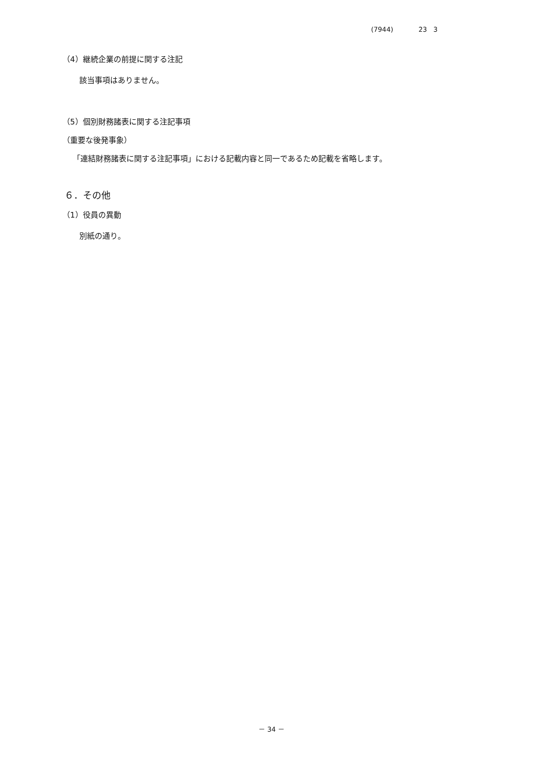(7944) 23 3
（4）継続企業の前提に関する注記
該当事項はありません。
（5）個別財務諸表に関する注記事項
（重要な後発事象）
「連結財務諸表に関する注記事項」における記載内容と同一であるため記載を省略します。
６．その他
（1）役員の異動
別紙の通り。
－ 34 －